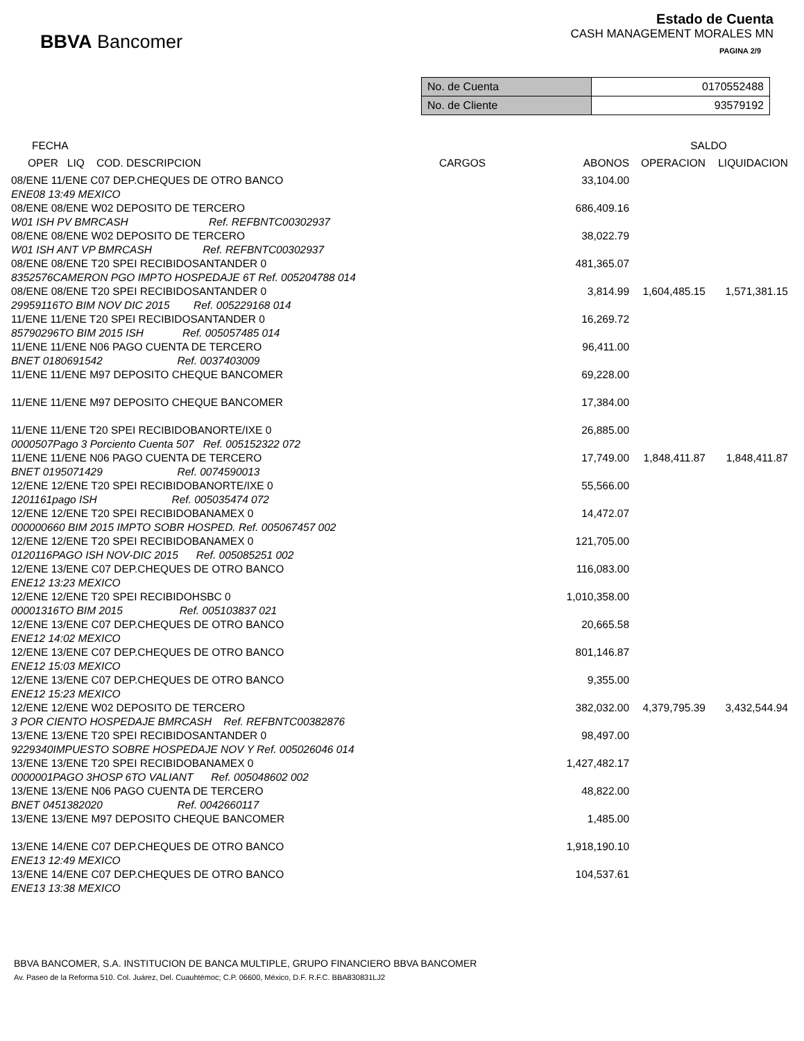BBVA Bancomer
Estado de Cuenta
CASH MANAGEMENT MORALES MN
PAGINA 2/9
| No. de Cuenta | 0170552488 |
| No. de Cliente | 93579192 |
| FECHA | | | SALDO | |
| --- | --- | --- | --- | --- |
| OPER LIQ COD. DESCRIPCION | CARGOS | ABONOS | OPERACION | LIQUIDACION |
| 08/ENE 11/ENE C07 DEP.CHEQUES DE OTRO BANCO | | 33,104.00 | | |
| ENE08 13:49 MEXICO | | | | |
| 08/ENE 08/ENE W02 DEPOSITO DE TERCERO | | 686,409.16 | | |
| W01 ISH PV BMRCASH Ref. REFBNTC00302937 | | | | |
| 08/ENE 08/ENE W02 DEPOSITO DE TERCERO | | 38,022.79 | | |
| W01 ISH ANT VP BMRCASH Ref. REFBNTC00302937 | | | | |
| 08/ENE 08/ENE T20 SPEI RECIBIDOSANTANDER 0 | | 481,365.07 | | |
| 8352576CAMERON PGO IMPTO HOSPEDAJE 6T Ref. 005204788 014 | | | | |
| 08/ENE 08/ENE T20 SPEI RECIBIDOSANTANDER 0 | | 3,814.99 | 1,604,485.15 | 1,571,381.15 |
| 29959116TO BIM NOV DIC 2015 Ref. 005229168 014 | | | | |
| 11/ENE 11/ENE T20 SPEI RECIBIDOSANTANDER 0 | | 16,269.72 | | |
| 85790296TO BIM 2015 ISH Ref. 005057485 014 | | | | |
| 11/ENE 11/ENE N06 PAGO CUENTA DE TERCERO | | 96,411.00 | | |
| BNET 0180691542 Ref. 0037403009 | | | | |
| 11/ENE 11/ENE M97 DEPOSITO CHEQUE BANCOMER | | 69,228.00 | | |
| 11/ENE 11/ENE M97 DEPOSITO CHEQUE BANCOMER | | 17,384.00 | | |
| 11/ENE 11/ENE T20 SPEI RECIBIDOBANORTE/IXE 0 | | 26,885.00 | | |
| 0000507Pago 3 Porciento Cuenta 507 Ref. 005152322 072 | | | | |
| 11/ENE 11/ENE N06 PAGO CUENTA DE TERCERO | | 17,749.00 | 1,848,411.87 | 1,848,411.87 |
| BNET 0195071429 Ref. 0074590013 | | | | |
| 12/ENE 12/ENE T20 SPEI RECIBIDOBANORTE/IXE 0 | | 55,566.00 | | |
| 1201161pago ISH Ref. 005035474 072 | | | | |
| 12/ENE 12/ENE T20 SPEI RECIBIDOBANAMEX 0 | | 14,472.07 | | |
| 000000660 BIM 2015 IMPTO SOBR HOSPED. Ref. 005067457 002 | | | | |
| 12/ENE 12/ENE T20 SPEI RECIBIDOBANAMEX 0 | | 121,705.00 | | |
| 0120116PAGO ISH NOV-DIC 2015 Ref. 005085251 002 | | | | |
| 12/ENE 13/ENE C07 DEP.CHEQUES DE OTRO BANCO | | 116,083.00 | | |
| ENE12 13:23 MEXICO | | | | |
| 12/ENE 12/ENE T20 SPEI RECIBIDOHSBC 0 | | 1,010,358.00 | | |
| 00001316TO BIM 2015 Ref. 005103837 021 | | | | |
| 12/ENE 13/ENE C07 DEP.CHEQUES DE OTRO BANCO | | 20,665.58 | | |
| ENE12 14:02 MEXICO | | | | |
| 12/ENE 13/ENE C07 DEP.CHEQUES DE OTRO BANCO | | 801,146.87 | | |
| ENE12 15:03 MEXICO | | | | |
| 12/ENE 13/ENE C07 DEP.CHEQUES DE OTRO BANCO | | 9,355.00 | | |
| ENE12 15:23 MEXICO | | | | |
| 12/ENE 12/ENE W02 DEPOSITO DE TERCERO | | 382,032.00 | 4,379,795.39 | 3,432,544.94 |
| 3 POR CIENTO HOSPEDAJE BMRCASH Ref. REFBNTC00382876 | | | | |
| 13/ENE 13/ENE T20 SPEI RECIBIDOSANTANDER 0 | | 98,497.00 | | |
| 9229340IMPUESTO SOBRE HOSPEDAJE NOV Y Ref. 005026046 014 | | | | |
| 13/ENE 13/ENE T20 SPEI RECIBIDOBANAMEX 0 | | 1,427,482.17 | | |
| 0000001PAGO 3HOSP 6TO VALIANT Ref. 005048602 002 | | | | |
| 13/ENE 13/ENE N06 PAGO CUENTA DE TERCERO | | 48,822.00 | | |
| BNET 0451382020 Ref. 0042660117 | | | | |
| 13/ENE 13/ENE M97 DEPOSITO CHEQUE BANCOMER | | 1,485.00 | | |
| 13/ENE 14/ENE C07 DEP.CHEQUES DE OTRO BANCO | | 1,918,190.10 | | |
| ENE13 12:49 MEXICO | | | | |
| 13/ENE 14/ENE C07 DEP.CHEQUES DE OTRO BANCO | | 104,537.61 | | |
| ENE13 13:38 MEXICO | | | | |
BBVA BANCOMER, S.A. INSTITUCION DE BANCA MULTIPLE, GRUPO FINANCIERO BBVA BANCOMER
Av. Paseo de la Reforma 510. Col. Juárez, Del. Cuauhtémoc; C.P. 06600, México, D.F. R.F.C. BBA830831LJ2